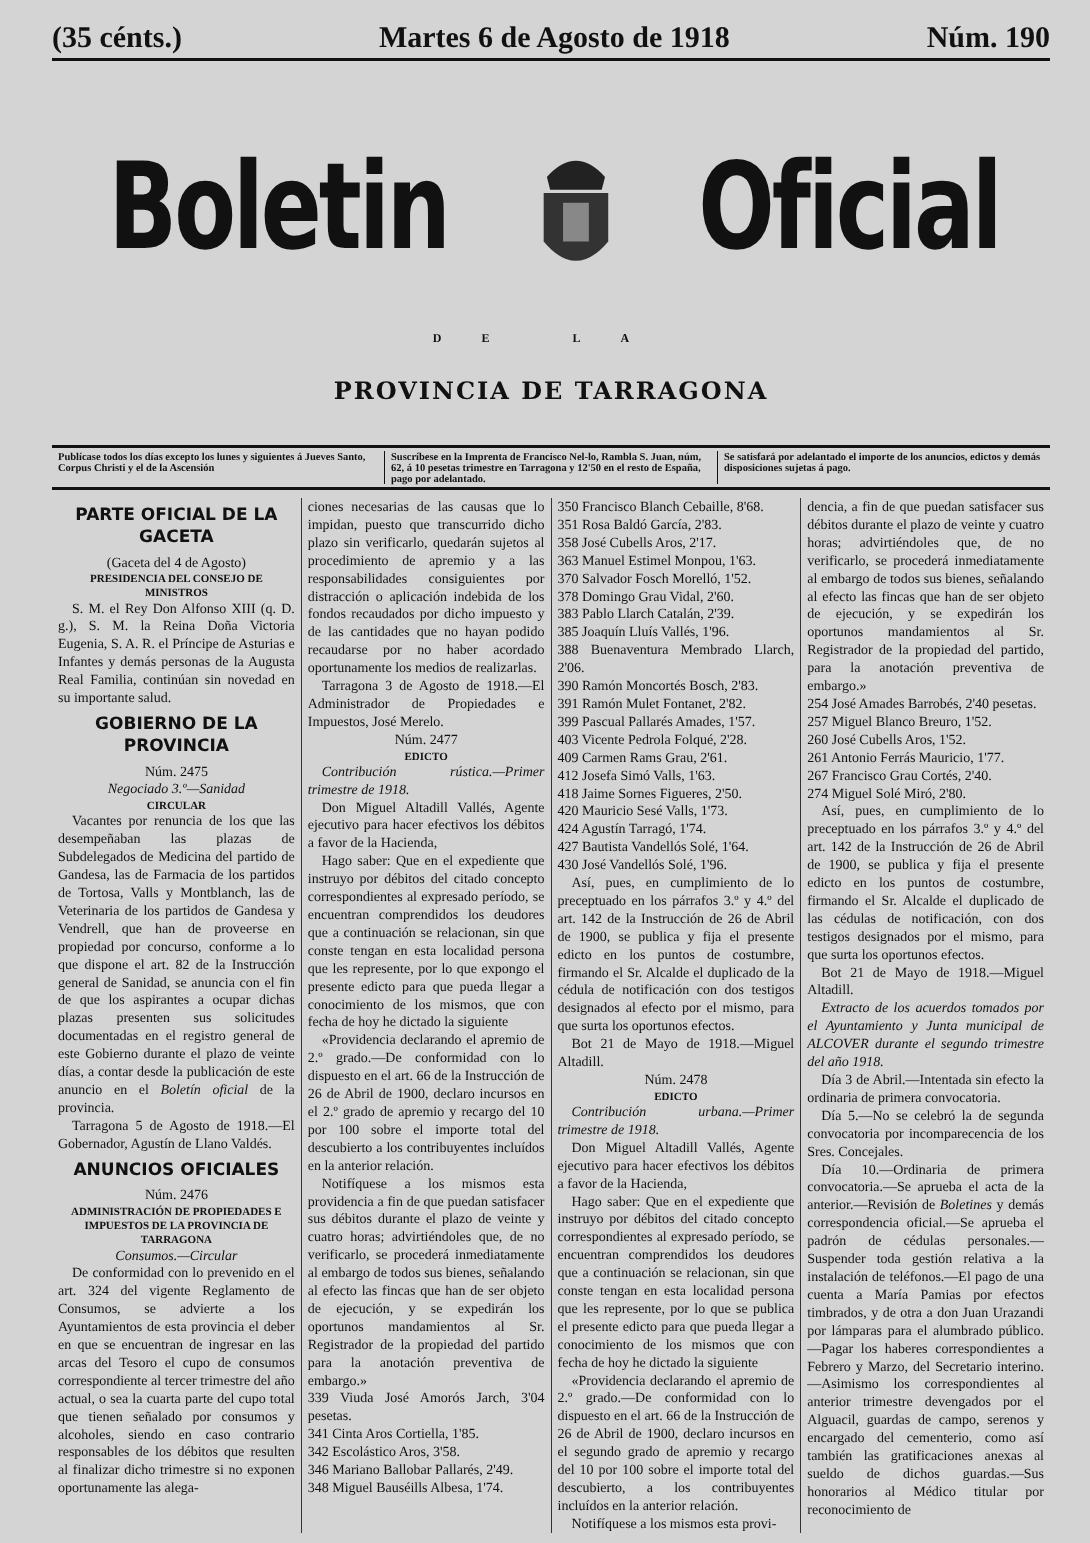(35 cénts.) Martes 6 de Agosto de 1918 Núm. 190
Boletin Oficial
DE LA
PROVINCIA DE TARRAGONA
Publícase todos los días excepto los lunes y siguientes á Jueves Santo, Corpus Christi y el de la Ascensión
Suscríbese en la Imprenta de Francisco Nel-lo, Rambla S. Juan, núm, 62, á 10 pesetas trimestre en Tarragona y 12'50 en el resto de España, pago por adelantado.
Se satisfará por adelantado el importe de los anuncios, edictos y demás disposiciones sujetas á pago.
PARTE OFICIAL DE LA GACETA
(Gaceta del 4 de Agosto)
PRESIDENCIA DEL CONSEJO DE MINISTROS
S. M. el Rey Don Alfonso XIII (q. D. g.), S. M. la Reina Doña Victoria Eugenia, S. A. R. el Príncipe de Asturias e Infantes y demás personas de la Augusta Real Familia, continúan sin novedad en su importante salud.
GOBIERNO DE LA PROVINCIA
Núm. 2475
Negociado 3.º—Sanidad
CIRCULAR
Vacantes por renuncia de los que las desempeñaban las plazas de Subdelegados de Medicina del partido de Gandesa, las de Farmacia de los partidos de Tortosa, Valls y Montblanch, las de Veterinaria de los partidos de Gandesa y Vendrell, que han de proveerse en propiedad por concurso, conforme a lo que dispone el art. 82 de la Instrucción general de Sanidad, se anuncia con el fin de que los aspirantes a ocupar dichas plazas presenten sus solicitudes documentadas en el registro general de este Gobierno durante el plazo de veinte días, a contar desde la publicación de este anuncio en el Boletín oficial de la provincia.
Tarragona 5 de Agosto de 1918.—El Gobernador, Agustín de Llano Valdés.
ANUNCIOS OFICIALES
Núm. 2476
ADMINISTRACIÓN DE PROPIEDADES E IMPUESTOS DE LA PROVINCIA DE TARRAGONA
Consumos.—Circular
De conformidad con lo prevenido en el art. 324 del vigente Reglamento de Consumos, se advierte a los Ayuntamientos de esta provincia el deber en que se encuentran de ingresar en las arcas del Tesoro el cupo de consumos correspondiente al tercer trimestre del año actual, o sea la cuarta parte del cupo total que tienen señalado por consumos y alcoholes, siendo en caso contrario responsables de los débitos que resulten al finalizar dicho trimestre si no exponen oportunamente las alega-
ciones necesarias de las causas que lo impidan, puesto que transcurrido dicho plazo sin verificarlo, quedarán sujetos al procedimiento de apremio y a las responsabilidades consiguientes por distracción o aplicación indebida de los fondos recaudados por dicho impuesto y de las cantidades que no hayan podido recaudarse por no haber acordado oportunamente los medios de realizarlas.
Tarragona 3 de Agosto de 1918.—El Administrador de Propiedades e Impuestos, José Merelo.
Núm. 2477
EDICTO
Contribución rústica.—Primer trimestre de 1918.
Don Miguel Altadill Vallés, Agente ejecutivo para hacer efectivos los débitos a favor de la Hacienda,
Hago saber: Que en el expediente que instruyo por débitos del citado concepto correspondientes al expresado período, se encuentran comprendidos los deudores que a continuación se relacionan, sin que conste tengan en esta localidad persona que les represente, por lo que expongo el presente edicto para que pueda llegar a conocimiento de los mismos, que con fecha de hoy he dictado la siguiente
«Providencia declarando el apremio de 2.º grado.—De conformidad con lo dispuesto en el art. 66 de la Instrucción de 26 de Abril de 1900, declaro incursos en el 2.º grado de apremio y recargo del 10 por 100 sobre el importe total del descubierto a los contribuyentes incluídos en la anterior relación.
Notifíquese a los mismos esta providencia a fin de que puedan satisfacer sus débitos durante el plazo de veinte y cuatro horas; advirtiéndoles que, de no verificarlo, se procederá inmediatamente al embargo de todos sus bienes, señalando al efecto las fincas que han de ser objeto de ejecución, y se expedirán los oportunos mandamientos al Sr. Registrador de la propiedad del partido para la anotación preventiva de embargo.»
339 Viuda José Amorós Jarch, 3'04 pesetas.
341 Cinta Aros Cortiella, 1'85.
342 Escolástico Aros, 3'58.
346 Mariano Ballobar Pallarés, 2'49.
348 Miguel Bauséills Albesa, 1'74.
350 Francisco Blanch Cebaille, 8'68.
351 Rosa Baldó García, 2'83.
358 José Cubells Aros, 2'17.
363 Manuel Estimel Monpou, 1'63.
370 Salvador Fosch Morelló, 1'52.
378 Domingo Grau Vidal, 2'60.
383 Pablo Llarch Catalán, 2'39.
385 Joaquín Lluís Vallés, 1'96.
388 Buenaventura Membrado Llarch, 2'06.
390 Ramón Moncortés Bosch, 2'83.
391 Ramón Mulet Fontanet, 2'82.
399 Pascual Pallarés Amades, 1'57.
403 Vicente Pedrola Folqué, 2'28.
409 Carmen Rams Grau, 2'61.
412 Josefa Simó Valls, 1'63.
418 Jaime Sornes Figueres, 2'50.
420 Mauricio Sesé Valls, 1'73.
424 Agustín Tarragó, 1'74.
427 Bautista Vandellós Solé, 1'64.
430 José Vandellós Solé, 1'96.
Así, pues, en cumplimiento de lo preceptuado en los párrafos 3.º y 4.º del art. 142 de la Instrucción de 26 de Abril de 1900, se publica y fija el presente edicto en los puntos de costumbre, firmando el Sr. Alcalde el duplicado de la cédula de notificación con dos testigos designados al efecto por el mismo, para que surta los oportunos efectos.
Bot 21 de Mayo de 1918.—Miguel Altadill.
Núm. 2478
EDICTO
Contribución urbana.—Primer trimestre de 1918.
Don Miguel Altadill Vallés, Agente ejecutivo para hacer efectivos los débitos a favor de la Hacienda,
Hago saber: Que en el expediente que instruyo por débitos del citado concepto correspondientes al expresado período, se encuentran comprendidos los deudores que a continuación se relacionan, sin que conste tengan en esta localidad persona que les represente, por lo que se publica el presente edicto para que pueda llegar a conocimiento de los mismos que con fecha de hoy he dictado la siguiente
«Providencia declarando el apremio de 2.º grado.—De conformidad con lo dispuesto en el art. 66 de la Instrucción de 26 de Abril de 1900, declaro incursos en el segundo grado de apremio y recargo del 10 por 100 sobre el importe total del descubierto, a los contribuyentes incluídos en la anterior relación.
Notifíquese a los mismos esta provi-
dencia, a fin de que puedan satisfacer sus débitos durante el plazo de veinte y cuatro horas; advirtiéndoles que, de no verificarlo, se procederá inmediatamente al embargo de todos sus bienes, señalando al efecto las fincas que han de ser objeto de ejecución, y se expedirán los oportunos mandamientos al Sr. Registrador de la propiedad del partido, para la anotación preventiva de embargo.»
254 José Amades Barrobés, 2'40 pesetas.
257 Miguel Blanco Breuro, 1'52.
260 José Cubells Aros, 1'52.
261 Antonio Ferrás Mauricio, 1'77.
267 Francisco Grau Cortés, 2'40.
274 Miguel Solé Miró, 2'80.
Así, pues, en cumplimiento de lo preceptuado en los párrafos 3.º y 4.º del art. 142 de la Instrucción de 26 de Abril de 1900, se publica y fija el presente edicto en los puntos de costumbre, firmando el Sr. Alcalde el duplicado de las cédulas de notificación, con dos testigos designados por el mismo, para que surta los oportunos efectos.
Bot 21 de Mayo de 1918.—Miguel Altadill.
Extracto de los acuerdos tomados por el Ayuntamiento y Junta municipal de ALCOVER durante el segundo trimestre del año 1918.
Día 3 de Abril.—Intentada sin efecto la ordinaria de primera convocatoria.
Día 5.—No se celebró la de segunda convocatoria por incomparecencia de los Sres. Concejales.
Día 10.—Ordinaria de primera convocatoria.—Se aprueba el acta de la anterior.—Revisión de Boletines y demás correspondencia oficial.—Se aprueba el padrón de cédulas personales.—Suspender toda gestión relativa a la instalación de teléfonos.—El pago de una cuenta a María Pamias por efectos timbrados, y de otra a don Juan Urazandi por lámparas para el alumbrado público.—Pagar los haberes correspondientes a Febrero y Marzo, del Secretario interino.—Asimismo los correspondientes al anterior trimestre devengados por el Alguacil, guardas de campo, serenos y encargado del cementerio, como así también las gratificaciones anexas al sueldo de dichos guardas.—Sus honorarios al Médico titular por reconocimiento de